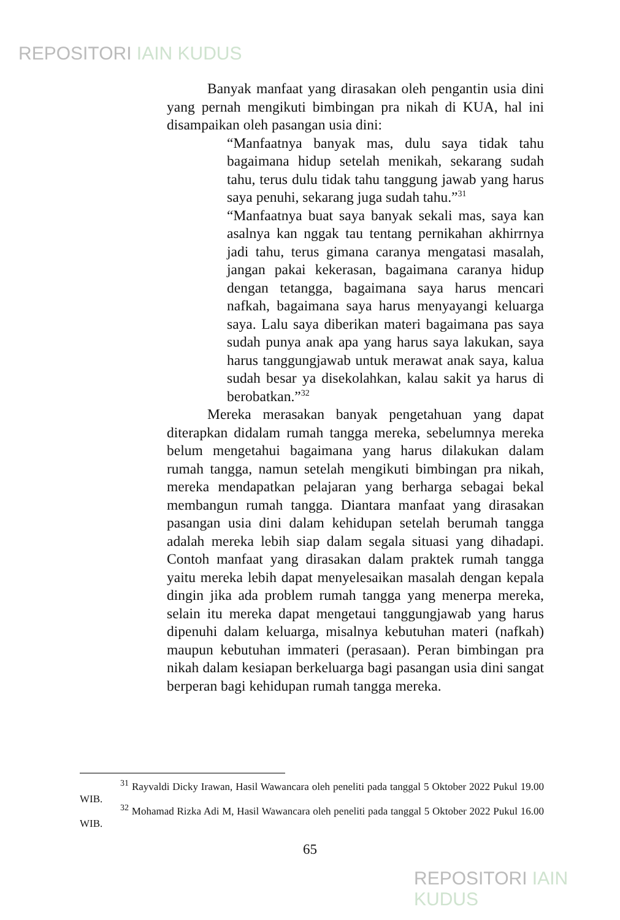REPOSITORI IAIN KUDUS
Banyak manfaat yang dirasakan oleh pengantin usia dini yang pernah mengikuti bimbingan pra nikah di KUA, hal ini disampaikan oleh pasangan usia dini:
“Manfaatnya banyak mas, dulu saya tidak tahu bagaimana hidup setelah menikah, sekarang sudah tahu, terus dulu tidak tahu tanggung jawab yang harus saya penuhi, sekarang juga sudah tahu.”<sup>31</sup>
“Manfaatnya buat saya banyak sekali mas, saya kan asalnya kan nggak tau tentang pernikahan akhirrnya jadi tahu, terus gimana caranya mengatasi masalah, jangan pakai kekerasan, bagaimana caranya hidup dengan tetangga, bagaimana saya harus mencari nafkah, bagaimana saya harus menyayangi keluarga saya. Lalu saya diberikan materi bagaimana pas saya sudah punya anak apa yang harus saya lakukan, saya harus tanggungjawab untuk merawat anak saya, kalua sudah besar ya disekolahkan, kalau sakit ya harus di berobatkan.”<sup>32</sup>
Mereka merasakan banyak pengetahuan yang dapat diterapkan didalam rumah tangga mereka, sebelumnya mereka belum mengetahui bagaimana yang harus dilakukan dalam rumah tangga, namun setelah mengikuti bimbingan pra nikah, mereka mendapatkan pelajaran yang berharga sebagai bekal membangun rumah tangga. Diantara manfaat yang dirasakan pasangan usia dini dalam kehidupan setelah berumah tangga adalah mereka lebih siap dalam segala situasi yang dihadapi. Contoh manfaat yang dirasakan dalam praktek rumah tangga yaitu mereka lebih dapat menyelesaikan masalah dengan kepala dingin jika ada problem rumah tangga yang menerpa mereka, selain itu mereka dapat mengetaui tanggungjawab yang harus dipenuhi dalam keluarga, misalnya kebutuhan materi (nafkah) maupun kebutuhan immateri (perasaan). Peran bimbingan pra nikah dalam kesiapan berkeluarga bagi pasangan usia dini sangat berperan bagi kehidupan rumah tangga mereka.
<sup>31</sup> Rayvaldi Dicky Irawan, Hasil Wawancara oleh peneliti pada tanggal 5 Oktober 2022 Pukul 19.00 WIB.
<sup>32</sup> Mohamad Rizka Adi M, Hasil Wawancara oleh peneliti pada tanggal 5 Oktober 2022 Pukul 16.00 WIB.
65
REPOSITORI IAIN KUDUS